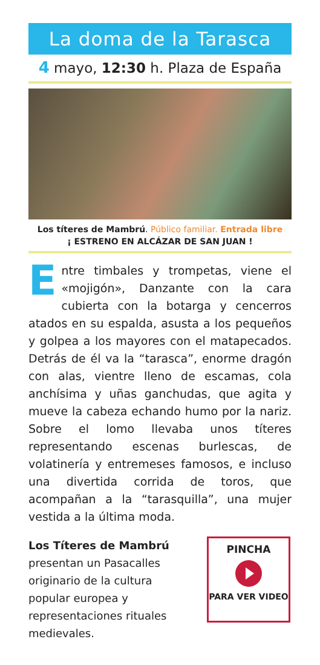La doma de la Tarasca
4 mayo, 12:30 h. Plaza de España
Los títeres de Mambrú. Público familiar. Entrada libre
¡ ESTRENO EN ALCÁZAR DE SAN JUAN !
Entre timbales y trompetas, viene el «mojigón», Danzante con la cara cubierta con la botarga y cencerros atados en su espalda, asusta a los pequeños y golpea a los mayores con el matapecados. Detrás de él va la “tarasca”, enorme dragón con alas, vientre lleno de escamas, cola anchísima y uñas ganchudas, que agita y mueve la cabeza echando humo por la nariz. Sobre el lomo llevaba unos títeres representando escenas burlescas, de volatinería y entremeses famosos, e incluso una divertida corrida de toros, que acompañan a la “tarasquilla”, una mujer vestida a la última moda.
Los Títeres de Mambrú presentan un Pasacalles originario de la cultura popular europea y representaciones rituales medievales.
PINCHA
PARA VER VIDEO